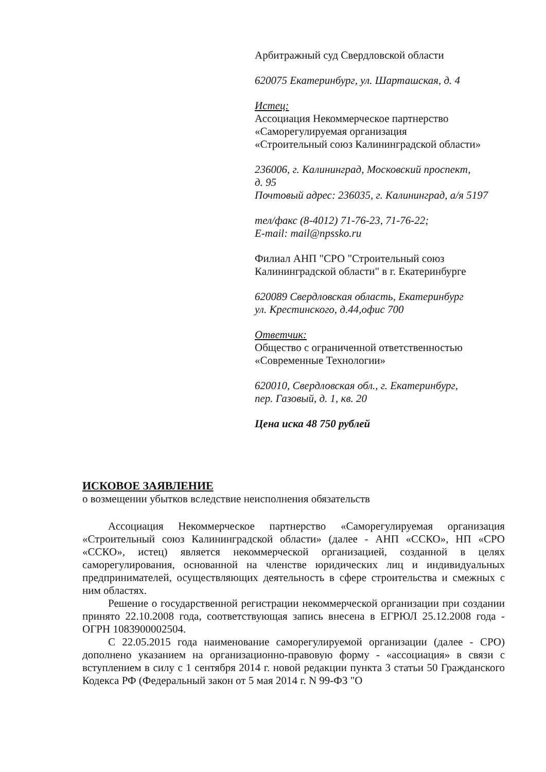Арбитражный суд Свердловской области
620075 Екатеринбург, ул. Шарташская, д. 4
Истец:
Ассоциация Некоммерческое партнерство
«Саморегулируемая организация
«Строительный союз Калининградской области»
236006, г. Калининград, Московский проспект,
д. 95
Почтовый адрес: 236035, г. Калининград, а/я 5197
тел/факс (8-4012) 71-76-23, 71-76-22;
E-mail: mail@npssko.ru
Филиал АНП "СРО "Строительный союз
Калининградской области" в г. Екатеринбурге
620089 Свердловская область, Екатеринбург
ул. Крестинского, д.44,офис 700
Ответчик:
Общество с ограниченной ответственностью
«Современные Технологии»
620010, Свердловская обл., г. Екатеринбург,
пер. Газовый, д. 1, кв. 20
Цена иска 48 750 рублей
ИСКОВОЕ ЗАЯВЛЕНИЕ
о возмещении убытков вследствие неисполнения обязательств
Ассоциация Некоммерческое партнерство «Саморегулируемая организация «Строительный союз Калининградской области» (далее - АНП «ССКО», НП «СРО «ССКО», истец) является некоммерческой организацией, созданной в целях саморегулирования, основанной на членстве юридических лиц и индивидуальных предпринимателей, осуществляющих деятельность в сфере строительства и смежных с ним областях.
Решение о государственной регистрации некоммерческой организации при создании принято 22.10.2008 года, соответствующая запись внесена в ЕГРЮЛ 25.12.2008 года - ОГРН 1083900002504.
С 22.05.2015 года наименование саморегулируемой организации (далее - СРО) дополнено указанием на организационно-правовую форму - «ассоциация» в связи с вступлением в силу с 1 сентября 2014 г. новой редакции пункта 3 статьи 50 Гражданского Кодекса РФ (Федеральный закон от 5 мая 2014 г. N 99-ФЗ "О